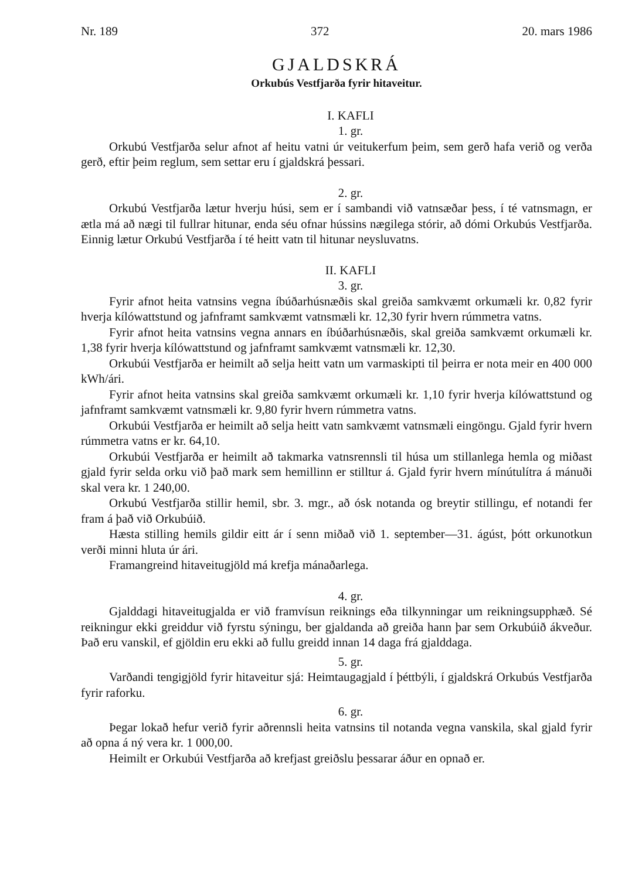Nr. 189 372 20. mars 1986
GJALDSKRÁ
Orkubús Vestfjarða fyrir hitaveitur.
I. KAFLI
1. gr.
Orkubú Vestfjarða selur afnot af heitu vatni úr veitukerfum þeim, sem gerð hafa verið og verða gerð, eftir þeim reglum, sem settar eru í gjaldskrá þessari.
2. gr.
Orkubú Vestfjarða lætur hverju húsi, sem er í sambandi við vatnsæðar þess, í té vatnsmagn, er ætla má að nægi til fullrar hitunar, enda séu ofnar hússins nægilega stórir, að dómi Orkubús Vestfjarða. Einnig lætur Orkubú Vestfjarða í té heitt vatn til hitunar neysluvatns.
II. KAFLI
3. gr.
Fyrir afnot heita vatnsins vegna íbúðarhúsnæðis skal greiða samkvæmt orkumæli kr. 0,82 fyrir hverja kílówattstund og jafnframt samkvæmt vatnsmæli kr. 12,30 fyrir hvern rúmmetra vatns.
Fyrir afnot heita vatnsins vegna annars en íbúðarhúsnæðis, skal greiða samkvæmt orkumæli kr. 1,38 fyrir hverja kílówattstund og jafnframt samkvæmt vatnsmæli kr. 12,30.
Orkubúi Vestfjarða er heimilt að selja heitt vatn um varmaskipti til þeirra er nota meir en 400 000 kWh/ári.
Fyrir afnot heita vatnsins skal greiða samkvæmt orkumæli kr. 1,10 fyrir hverja kílówattstund og jafnframt samkvæmt vatnsmæli kr. 9,80 fyrir hvern rúmmetra vatns.
Orkubúi Vestfjarða er heimilt að selja heitt vatn samkvæmt vatnsmæli eingöngu. Gjald fyrir hvern rúmmetra vatns er kr. 64,10.
Orkubúi Vestfjarða er heimilt að takmarka vatnsrennsli til húsa um stillanlega hemla og miðast gjald fyrir selda orku við það mark sem hemillinn er stilltur á. Gjald fyrir hvern mínútulítra á mánuði skal vera kr. 1 240,00.
Orkubú Vestfjarða stillir hemil, sbr. 3. mgr., að ósk notanda og breytir stillingu, ef notandi fer fram á það við Orkubúið.
Hæsta stilling hemils gildir eitt ár í senn miðað við 1. september—31. ágúst, þótt orkunotkun verði minni hluta úr ári.
Framangreind hitaveitugjöld má krefja mánaðarlega.
4. gr.
Gjalddagi hitaveitugjalda er við framvísun reiknings eða tilkynningar um reikningsupphæð. Sé reikningur ekki greiddur við fyrstu sýningu, ber gjaldanda að greiða hann þar sem Orkubúið ákveður. Það eru vanskil, ef gjöldin eru ekki að fullu greidd innan 14 daga frá gjalddaga.
5. gr.
Varðandi tengigjöld fyrir hitaveitur sjá: Heimtaugagjald í þéttbýli, í gjaldskrá Orkubús Vestfjarða fyrir raforku.
6. gr.
Þegar lokað hefur verið fyrir aðrennsli heita vatnsins til notanda vegna vanskila, skal gjald fyrir að opna á ný vera kr. 1 000,00.
Heimilt er Orkubúi Vestfjarða að krefjast greiðslu þessarar áður en opnað er.